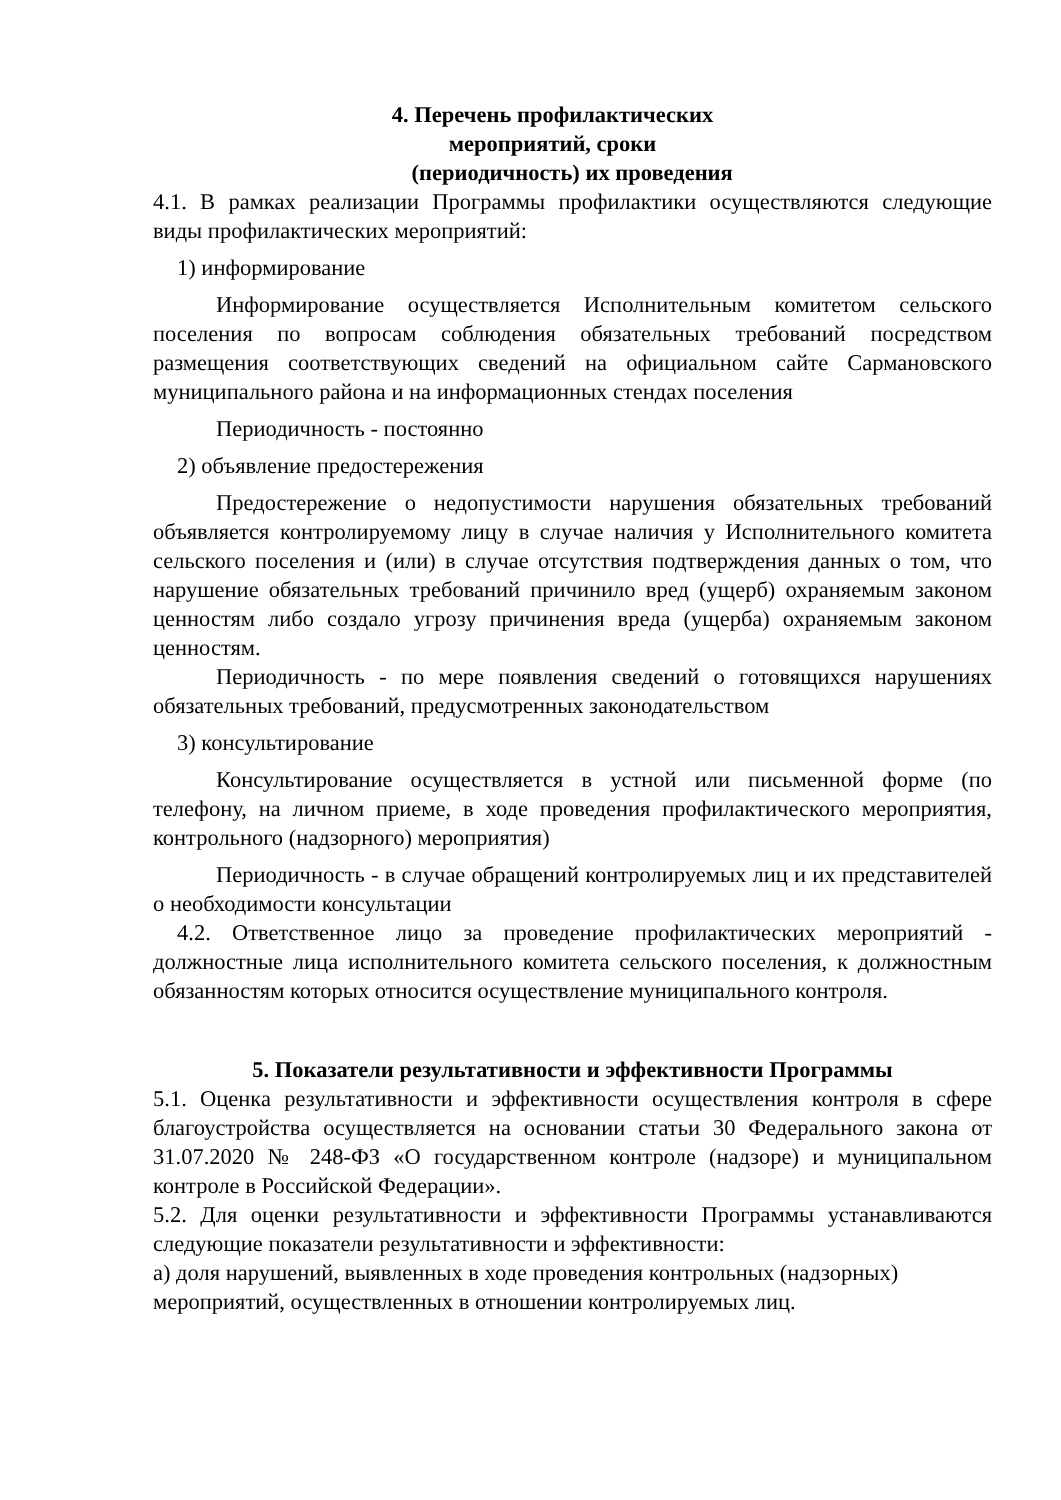4. Перечень профилактических
мероприятий, сроки
(периодичность) их проведения
4.1. В рамках реализации Программы профилактики осуществляются следующие виды профилактических мероприятий:
1) информирование
Информирование осуществляется Исполнительным комитетом сельского поселения по вопросам соблюдения обязательных требований посредством размещения соответствующих сведений на официальном сайте Сармановского муниципального района и на информационных стендах поселения
Периодичность - постоянно
2) объявление предостережения
Предостережение о недопустимости нарушения обязательных требований объявляется контролируемому лицу в случае наличия у Исполнительного комитета сельского поселения и (или) в случае отсутствия подтверждения данных о том, что нарушение обязательных требований причинило вред (ущерб) охраняемым законом ценностям либо создало угрозу причинения вреда (ущерба) охраняемым законом ценностям.
Периодичность - по мере появления сведений о готовящихся нарушениях обязательных требований, предусмотренных законодательством
3) консультирование
Консультирование осуществляется в устной или письменной форме (по телефону, на личном приеме, в ходе проведения профилактического мероприятия, контрольного (надзорного) мероприятия)
Периодичность - в случае обращений контролируемых лиц и их представителей о необходимости консультации
4.2. Ответственное лицо за проведение профилактических мероприятий - должностные лица исполнительного комитета сельского поселения, к должностным обязанностям которых относится осуществление муниципального контроля.
5. Показатели результативности и эффективности Программы
5.1. Оценка результативности и эффективности осуществления контроля в сфере благоустройства осуществляется на основании статьи 30 Федерального закона от 31.07.2020 № 248-ФЗ «О государственном контроле (надзоре) и муниципальном контроле в Российской Федерации».
5.2. Для оценки результативности и эффективности Программы устанавливаются следующие показатели результативности и эффективности:
а) доля нарушений, выявленных в ходе проведения контрольных (надзорных)
мероприятий, осуществленных в отношении контролируемых лиц.